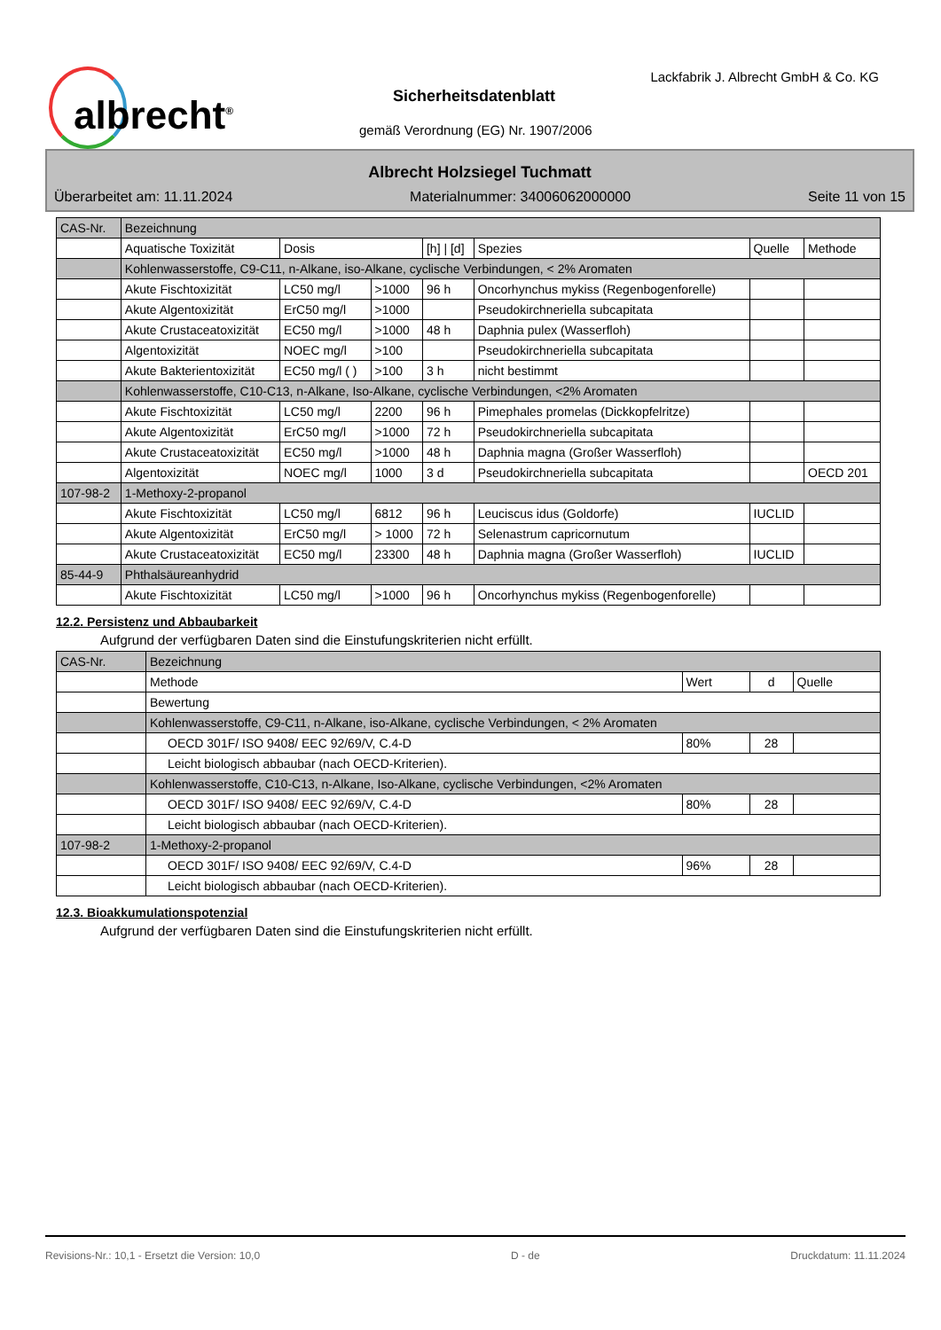albrecht<sup>®</sup>
Lackfabrik J. Albrecht GmbH & Co. KG
Sicherheitsdatenblatt
gemäß Verordnung (EG) Nr. 1907/2006
Albrecht Holzsiegel Tuchmatt
Überarbeitet am: 11.11.2024 Materialnummer: 34006062000000 Seite 11 von 15
| CAS-Nr. | Bezeichnung | | | | | | |
| | Aquatische Toxizität | Dosis | | [h] / [d] | Spezies | Quelle | Methode |
| | Kohlenwasserstoffe, C9-C11, n-Alkane, iso-Alkane, cyclische Verbindungen, < 2% Aromaten | | | | | | |
| | Akute Fischtoxizität | LC50 mg/l | >1000 | 96 h | Oncorhynchus mykiss (Regenbogenforelle) | | |
| | Akute Algentoxizität | ErC50 mg/l | >1000 | | Pseudokirchneriella subcapitata | | |
| | Akute Crustaceatoxizität | EC50 mg/l | >1000 | 48 h | Daphnia pulex (Wasserfloh) | | |
| | Algentoxizität | NOEC mg/l | >100 | | Pseudokirchneriella subcapitata | | |
| | Akute Bakterientoxizität | EC50 mg/l ( ) | >100 | 3 h | nicht bestimmt | | |
| | Kohlenwasserstoffe, C10-C13, n-Alkane, Iso-Alkane, cyclische Verbindungen, <2% Aromaten | | | | | | |
| | Akute Fischtoxizität | LC50 mg/l | 2200 | 96 h | Pimephales promelas (Dickkopfelritze) | | |
| | Akute Algentoxizität | ErC50 mg/l | >1000 | 72 h | Pseudokirchneriella subcapitata | | |
| | Akute Crustaceatoxizität | EC50 mg/l | >1000 | 48 h | Daphnia magna (Großer Wasserfloh) | | |
| | Algentoxizität | NOEC mg/l | 1000 | 3 d | Pseudokirchneriella subcapitata | | OECD 201 |
| 107-98-2 | 1-Methoxy-2-propanol | | | | | | |
| | Akute Fischtoxizität | LC50 mg/l | 6812 | 96 h | Leuciscus idus (Goldorfe) | IUCLID | |
| | Akute Algentoxizität | ErC50 mg/l | > 1000 | 72 h | Selenastrum capricornutum | | |
| | Akute Crustaceatoxizität | EC50 mg/l | 23300 | 48 h | Daphnia magna (Großer Wasserfloh) | IUCLID | |
| 85-44-9 | Phthalsäureanhydrid | | | | | | |
| | Akute Fischtoxizität | LC50 mg/l | >1000 | 96 h | Oncorhynchus mykiss (Regenbogenforelle) | | |
12.2. Persistenz und Abbaubarkeit
Aufgrund der verfügbaren Daten sind die Einstufungskriterien nicht erfüllt.
| CAS-Nr. | Bezeichnung | | | |
| | Methode | Wert | d | Quelle |
| | Bewertung | | | |
| | Kohlenwasserstoffe, C9-C11, n-Alkane, iso-Alkane, cyclische Verbindungen, < 2% Aromaten | | | |
| | OECD 301F/ ISO 9408/ EEC 92/69/V, C.4-D | 80% | 28 | |
| | Leicht biologisch abbaubar (nach OECD-Kriterien). | | | |
| | Kohlenwasserstoffe, C10-C13, n-Alkane, Iso-Alkane, cyclische Verbindungen, <2% Aromaten | | | |
| | OECD 301F/ ISO 9408/ EEC 92/69/V, C.4-D | 80% | 28 | |
| | Leicht biologisch abbaubar (nach OECD-Kriterien). | | | |
| 107-98-2 | 1-Methoxy-2-propanol | | | |
| | OECD 301F/ ISO 9408/ EEC 92/69/V, C.4-D | 96% | 28 | |
| | Leicht biologisch abbaubar (nach OECD-Kriterien). | | | |
12.3. Bioakkumulationspotenzial
Aufgrund der verfügbaren Daten sind die Einstufungskriterien nicht erfüllt.
Revisions-Nr.: 10,1 - Ersetzt die Version: 10,0 D - de Druckdatum: 11.11.2024